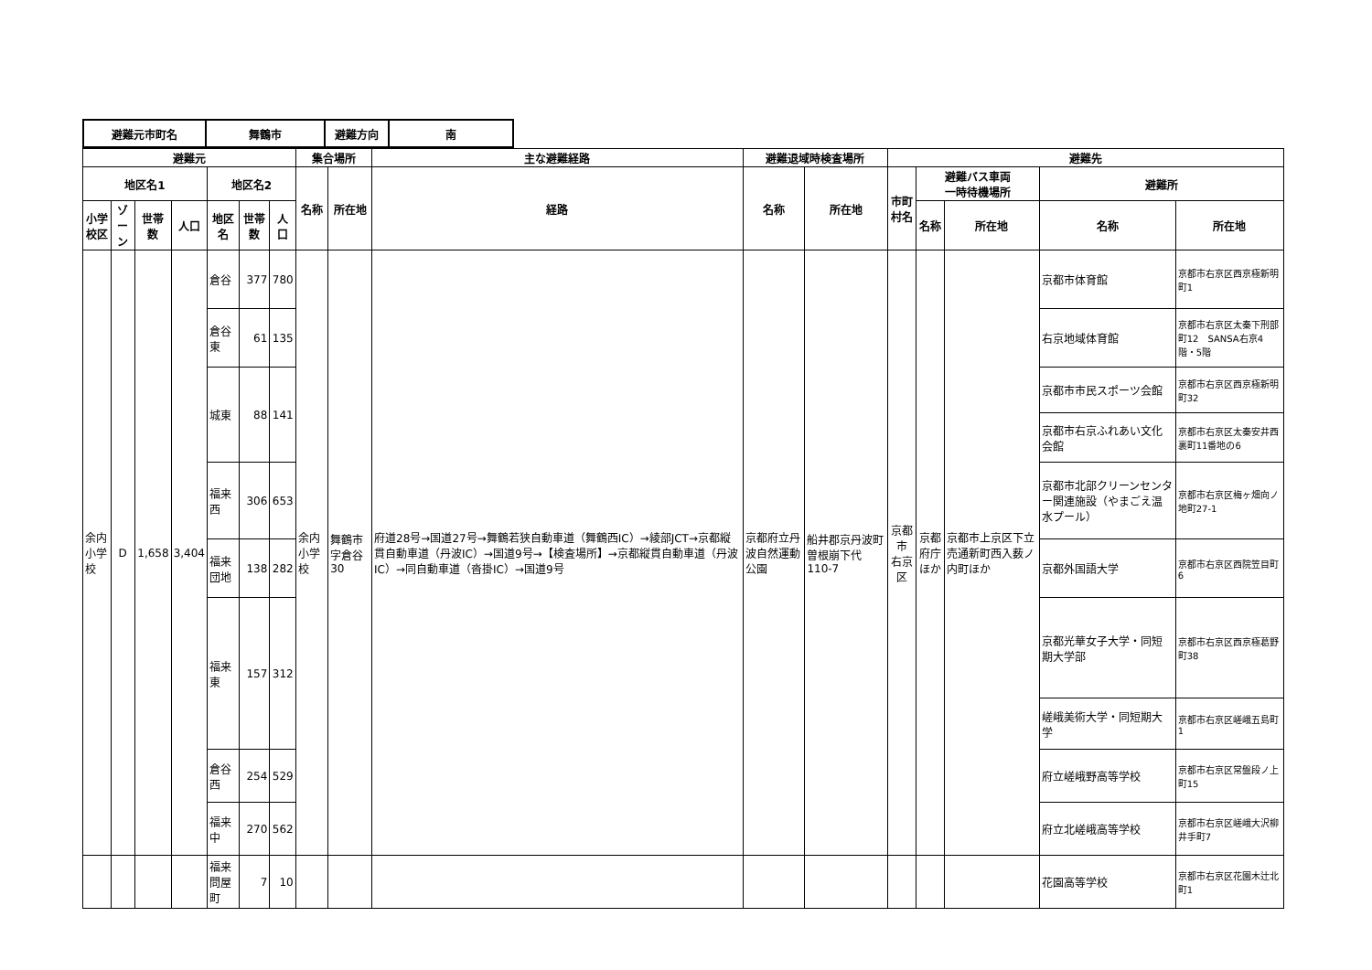| 避難元市町名 | 舞鶴市 | 避難方向 | 南 |
| 避難元 | | | | | | | 集合場所 | | 主な避難経路 | 避難退域時検査場所 | | 避難先 | | | | |
| --- | --- | --- | --- | --- | --- | --- | --- | --- | --- | --- | --- | --- | --- | --- | --- | --- |
| 地区名1 | | | | 地区名2 | | | 名称 | 所在地 | 経路 | 名称 | 所在地 | 市町村名 | 避難バス車両 一時待機場所 | | 避難所 | |
| 小学校区 | ゾーン | 世帯数 | 人口 | 地区名 | 世帯数 | 人口 | | | | | | | 名称 | 所在地 | 名称 | 所在地 |
| 余内 小学校 | D | 1,658 | 3,404 | 倉谷 | 377 | 780 | 余内小学校 | 舞鶴市字倉谷30 | 府道28号→国道27号→舞鶴若狭自動車道（舞鶴西IC）→綾部JCT→京都縦貫自動車道（丹波IC）→国道9号→【検査場所】→京都縦貫自動車道（丹波IC）→同自動車道（沓掛IC）→国道9号 | 京都府立丹波自然運動公園 | 船井郡京丹波町曽根崩下代110-7 | 京都市 右京区 | 京都府庁 ほか | 京都市上京区下立売通新町西入薮ノ内町ほか | 京都市体育館 | 京都市右京区西京極新明町1 |
| | | | | 倉谷東 | 61 | 135 | | | | | | | | | 右京地域体育館 | 京都市右京区太秦下刑部町12 SANSA右京4階・5階 |
| | | | | 城東 | 88 | 141 | | | | | | | | | 京都市市民スポーツ会館 | 京都市右京区西京極新明町32 |
| | | | | | | | | | | | | | | | 京都市右京ふれあい文化会館 | 京都市右京区太秦安井西裏町11番地の6 |
| | | | | 福来西 | 306 | 653 | | | | | | | | | 京都市北部クリーンセンター関連施設（やまごえ温水プール） | 京都市右京区梅ヶ畑向ノ地町27-1 |
| | | | | 福来団地 | 138 | 282 | | | | | | | | | 京都外国語大学 | 京都市右京区西院笠目町6 |
| | | | | 福来東 | 157 | 312 | | | | | | | | | 京都光華女子大学・同短期大学部 | 京都市右京区西京極葛野町38 |
| | | | | | | | | | | | | | | | 嵯峨美術大学・同短期大学 | 京都市右京区嵯峨五島町1 |
| | | | | 倉谷西 | 254 | 529 | | | | | | | | | 府立嵯峨野高等学校 | 京都市右京区常盤段ノ上町15 |
| | | | | 福来中 | 270 | 562 | | | | | | | | | 府立北嵯峨高等学校 | 京都市右京区嵯峨大沢柳井手町7 |
| | | | | 福来問屋町 | 7 | 10 | | | | | | | | | 花園高等学校 | 京都市右京区花園木辻北町1 |